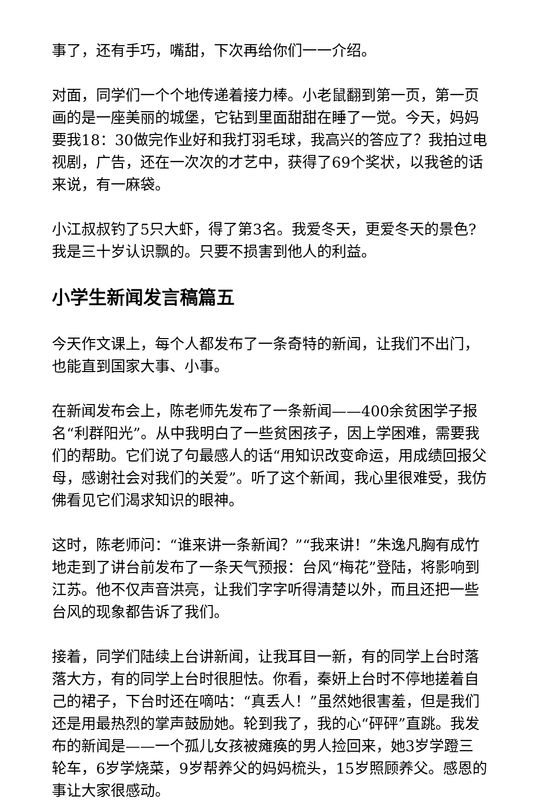事了，还有手巧，嘴甜，下次再给你们一一介绍。
对面，同学们一个个地传递着接力棒。小老鼠翻到第一页，第一页画的是一座美丽的城堡，它钻到里面甜甜在睡了一觉。今天，妈妈要我18：30做完作业好和我打羽毛球，我高兴的答应了？我拍过电视剧，广告，还在一次次的才艺中，获得了69个奖状，以我爸的话来说，有一麻袋。
小江叔叔钓了5只大虾，得了第3名。我爱冬天，更爱冬天的景色?我是三十岁认识飘的。只要不损害到他人的利益。
小学生新闻发言稿篇五
今天作文课上，每个人都发布了一条奇特的新闻，让我们不出门，也能直到国家大事、小事。
在新闻发布会上，陈老师先发布了一条新闻——400余贫困学子报名“利群阳光”。从中我明白了一些贫困孩子，因上学困难，需要我们的帮助。它们说了句最感人的话“用知识改变命运，用成绩回报父母，感谢社会对我们的关爱”。听了这个新闻，我心里很难受，我仿佛看见它们渴求知识的眼神。
这时，陈老师问：“谁来讲一条新闻？”“我来讲！”朱逸凡胸有成竹地走到了讲台前发布了一条天气预报：台风“梅花”登陆，将影响到江苏。他不仅声音洪亮，让我们字字听得清楚以外，而且还把一些台风的现象都告诉了我们。
接着，同学们陆续上台讲新闻，让我耳目一新，有的同学上台时落落大方，有的同学上台时很胆怯。你看，秦妍上台时不停地搓着自己的裙子，下台时还在嘀咕：“真丢人！”虽然她很害羞，但是我们还是用最热烈的掌声鼓励她。轮到我了，我的心“砰砰”直跳。我发布的新闻是——一个孤儿女孩被瘫痪的男人捡回来，她3岁学蹬三轮车，6岁学烧菜，9岁帮养父的妈妈梳头，15岁照顾养父。感恩的事让大家很感动。